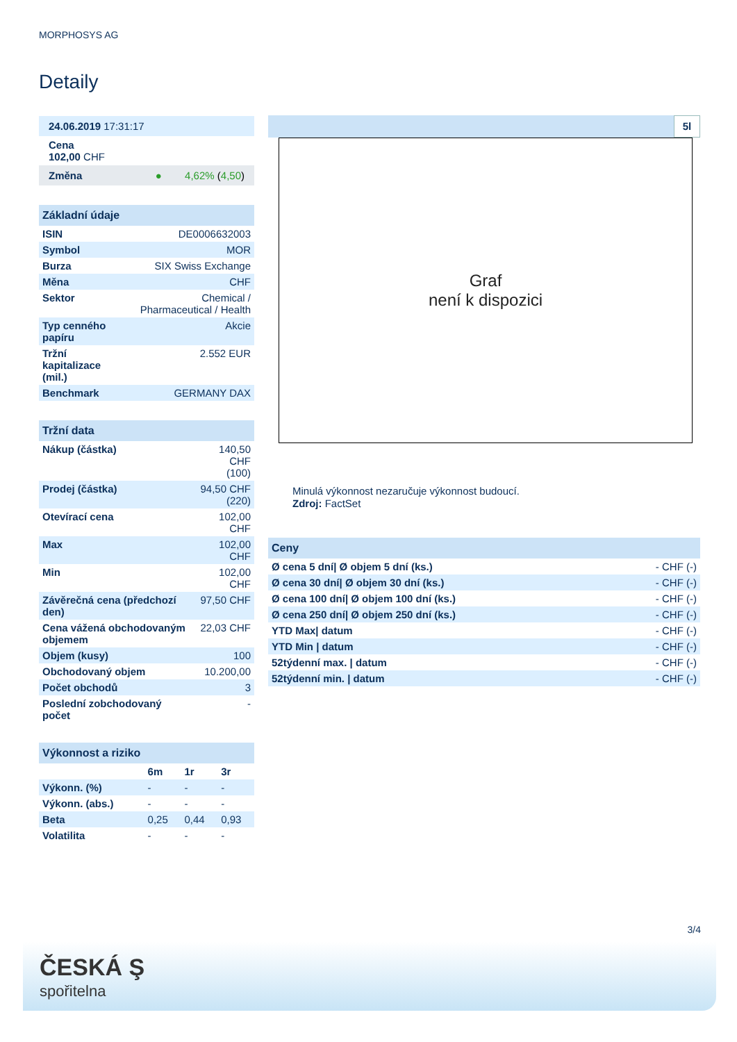MORPHOSYS AG
Detaily
| 24.06.2019 17:31:17 |
| Cena 102,00 CHF |
| Změna ● 4,62% ( 4,50 ) |
| Základní údaje | |
| ISIN | DE0006632003 |
| Symbol | MOR |
| Burza | SIX Swiss Exchange |
| Měna | CHF |
| Sektor | Chemical / Pharmaceutical / Health |
| Typ cenného papíru | Akcie |
| Tržní kapitalizace (mil.) | 2.552 EUR |
| Benchmark | GERMANY DAX |
| Tržní data | |
| Nákup (částka) | 140,50 CHF (100) |
| Prodej (částka) | 94,50 CHF (220) |
| Otevírací cena | 102,00 CHF |
| Max | 102,00 CHF |
| Min | 102,00 CHF |
| Závěrečná cena (předchozí den) | 97,50 CHF |
| Cena vážená obchodovaným objemem | 22,03 CHF |
| Objem (kusy) | 100 |
| Obchodovaný objem | 10.200,00 |
| Počet obchodů | 3 |
| Poslední zobchodovaný počet | - |
| Výkonnost a riziko | | | |
| | 6m | 1r | 3r |
| Výkonn. (%) | - | - | - |
| Výkonn. (abs.) | - | - | - |
| Beta | 0,25 | 0,44 | 0,93 |
| Volatilita | - | - | - |
5l
Graf
není k dispozici
Minulá výkonnost nezaručuje výkonnost budoucí.
Zdroj: FactSet
| Ceny | |
| Ø cena 5 dní/ Ø objem 5 dní (ks.) | - CHF (-) |
| Ø cena 30 dní/ Ø objem 30 dní (ks.) | - CHF (-) |
| Ø cena 100 dní/ Ø objem 100 dní (ks.) | - CHF (-) |
| Ø cena 250 dní/ Ø objem 250 dní (ks.) | - CHF (-) |
| YTD Max/ datum | - CHF (-) |
| YTD Min / datum | - CHF (-) |
| 52týdenní max. / datum | - CHF (-) |
| 52týdenní min. / datum | - CHF (-) |
3/4
ČESKÁ Ş
spořitelna